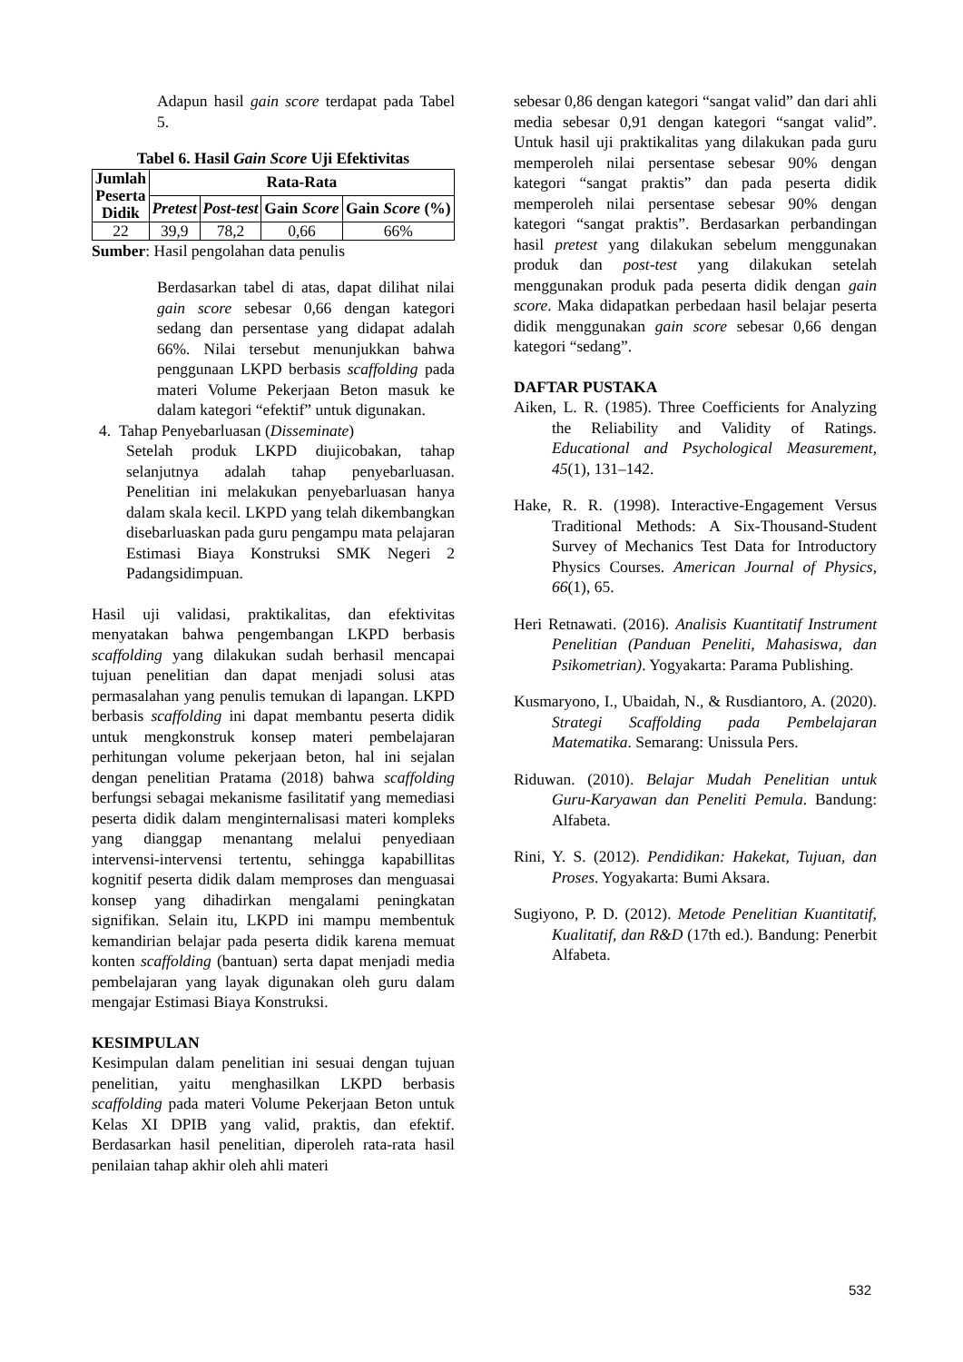Adapun hasil gain score terdapat pada Tabel 5.
Tabel 6. Hasil Gain Score Uji Efektivitas
| Jumlah Peserta Didik | Rata-Rata | | | |
| --- | --- | --- | --- | --- |
| | Pretest | Post-test | Gain Score | Gain Score (%) |
| 22 | 39,9 | 78,2 | 0,66 | 66% |
Sumber: Hasil pengolahan data penulis
Berdasarkan tabel di atas, dapat dilihat nilai gain score sebesar 0,66 dengan kategori sedang dan persentase yang didapat adalah 66%. Nilai tersebut menunjukkan bahwa penggunaan LKPD berbasis scaffolding pada materi Volume Pekerjaan Beton masuk ke dalam kategori “efektif” untuk digunakan.
4. Tahap Penyebarluasan (Disseminate)
Setelah produk LKPD diujicobakan, tahap selanjutnya adalah tahap penyebarluasan. Penelitian ini melakukan penyebarluasan hanya dalam skala kecil. LKPD yang telah dikembangkan disebarluaskan pada guru pengampu mata pelajaran Estimasi Biaya Konstruksi SMK Negeri 2 Padangsidimpuan.
Hasil uji validasi, praktikalitas, dan efektivitas menyatakan bahwa pengembangan LKPD berbasis scaffolding yang dilakukan sudah berhasil mencapai tujuan penelitian dan dapat menjadi solusi atas permasalahan yang penulis temukan di lapangan. LKPD berbasis scaffolding ini dapat membantu peserta didik untuk mengkonstruk konsep materi pembelajaran perhitungan volume pekerjaan beton, hal ini sejalan dengan penelitian Pratama (2018) bahwa scaffolding berfungsi sebagai mekanisme fasilitatif yang memediasi peserta didik dalam menginternalisasi materi kompleks yang dianggap menantang melalui penyediaan intervensi-intervensi tertentu, sehingga kapabillitas kognitif peserta didik dalam memproses dan menguasai konsep yang dihadirkan mengalami peningkatan signifikan. Selain itu, LKPD ini mampu membentuk kemandirian belajar pada peserta didik karena memuat konten scaffolding (bantuan) serta dapat menjadi media pembelajaran yang layak digunakan oleh guru dalam mengajar Estimasi Biaya Konstruksi.
KESIMPULAN
Kesimpulan dalam penelitian ini sesuai dengan tujuan penelitian, yaitu menghasilkan LKPD berbasis scaffolding pada materi Volume Pekerjaan Beton untuk Kelas XI DPIB yang valid, praktis, dan efektif. Berdasarkan hasil penelitian, diperoleh rata-rata hasil penilaian tahap akhir oleh ahli materi
sebesar 0,86 dengan kategori “sangat valid” dan dari ahli media sebesar 0,91 dengan kategori “sangat valid”. Untuk hasil uji praktikalitas yang dilakukan pada guru memperoleh nilai persentase sebesar 90% dengan kategori “sangat praktis” dan pada peserta didik memperoleh nilai persentase sebesar 90% dengan kategori “sangat praktis”. Berdasarkan perbandingan hasil pretest yang dilakukan sebelum menggunakan produk dan post-test yang dilakukan setelah menggunakan produk pada peserta didik dengan gain score. Maka didapatkan perbedaan hasil belajar peserta didik menggunakan gain score sebesar 0,66 dengan kategori “sedang”.
DAFTAR PUSTAKA
Aiken, L. R. (1985). Three Coefficients for Analyzing the Reliability and Validity of Ratings. Educational and Psychological Measurement, 45(1), 131–142.
Hake, R. R. (1998). Interactive-Engagement Versus Traditional Methods: A Six-Thousand-Student Survey of Mechanics Test Data for Introductory Physics Courses. American Journal of Physics, 66(1), 65.
Heri Retnawati. (2016). Analisis Kuantitatif Instrument Penelitian (Panduan Peneliti, Mahasiswa, dan Psikometrian). Yogyakarta: Parama Publishing.
Kusmaryono, I., Ubaidah, N., & Rusdiantoro, A. (2020). Strategi Scaffolding pada Pembelajaran Matematika. Semarang: Unissula Pers.
Riduwan. (2010). Belajar Mudah Penelitian untuk Guru-Karyawan dan Peneliti Pemula. Bandung: Alfabeta.
Rini, Y. S. (2012). Pendidikan: Hakekat, Tujuan, dan Proses. Yogyakarta: Bumi Aksara.
Sugiyono, P. D. (2012). Metode Penelitian Kuantitatif, Kualitatif, dan R&D (17th ed.). Bandung: Penerbit Alfabeta.
532